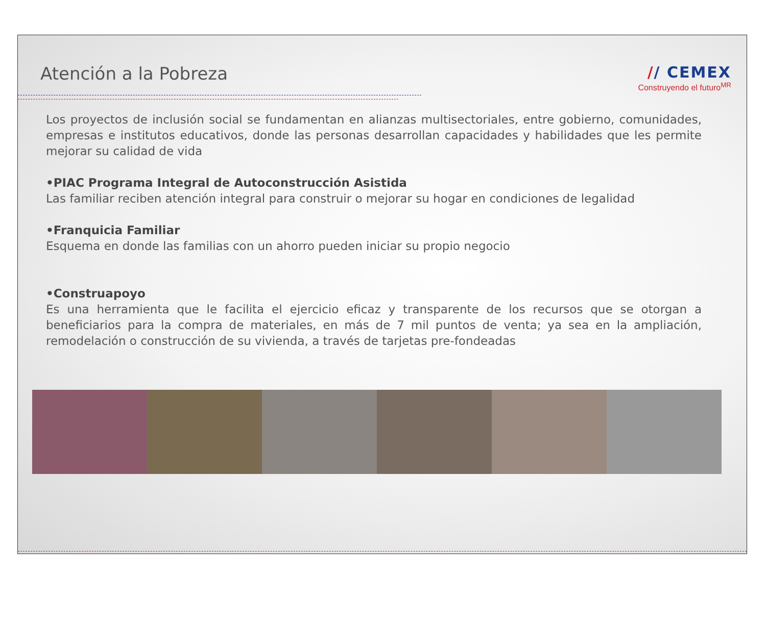Atención a la Pobreza // CEMEX
Construyendo el futuro<sup>MR</sup>
Los proyectos de inclusión social se fundamentan en alianzas multisectoriales, entre gobierno, comunidades, empresas e institutos educativos, donde las personas desarrollan capacidades y habilidades que les permite mejorar su calidad de vida
•PIAC Programa Integral de Autoconstrucción Asistida
Las familiar reciben atención integral para construir o mejorar su hogar en condiciones de legalidad
•Franquicia Familiar
Esquema en donde las familias con un ahorro pueden iniciar su propio negocio
•Construapoyo
Es una herramienta que le facilita el ejercicio eficaz y transparente de los recursos que se otorgan a beneficiarios para la compra de materiales, en más de 7 mil puntos de venta; ya sea en la ampliación, remodelación o construcción de su vivienda, a través de tarjetas pre-fondeadas